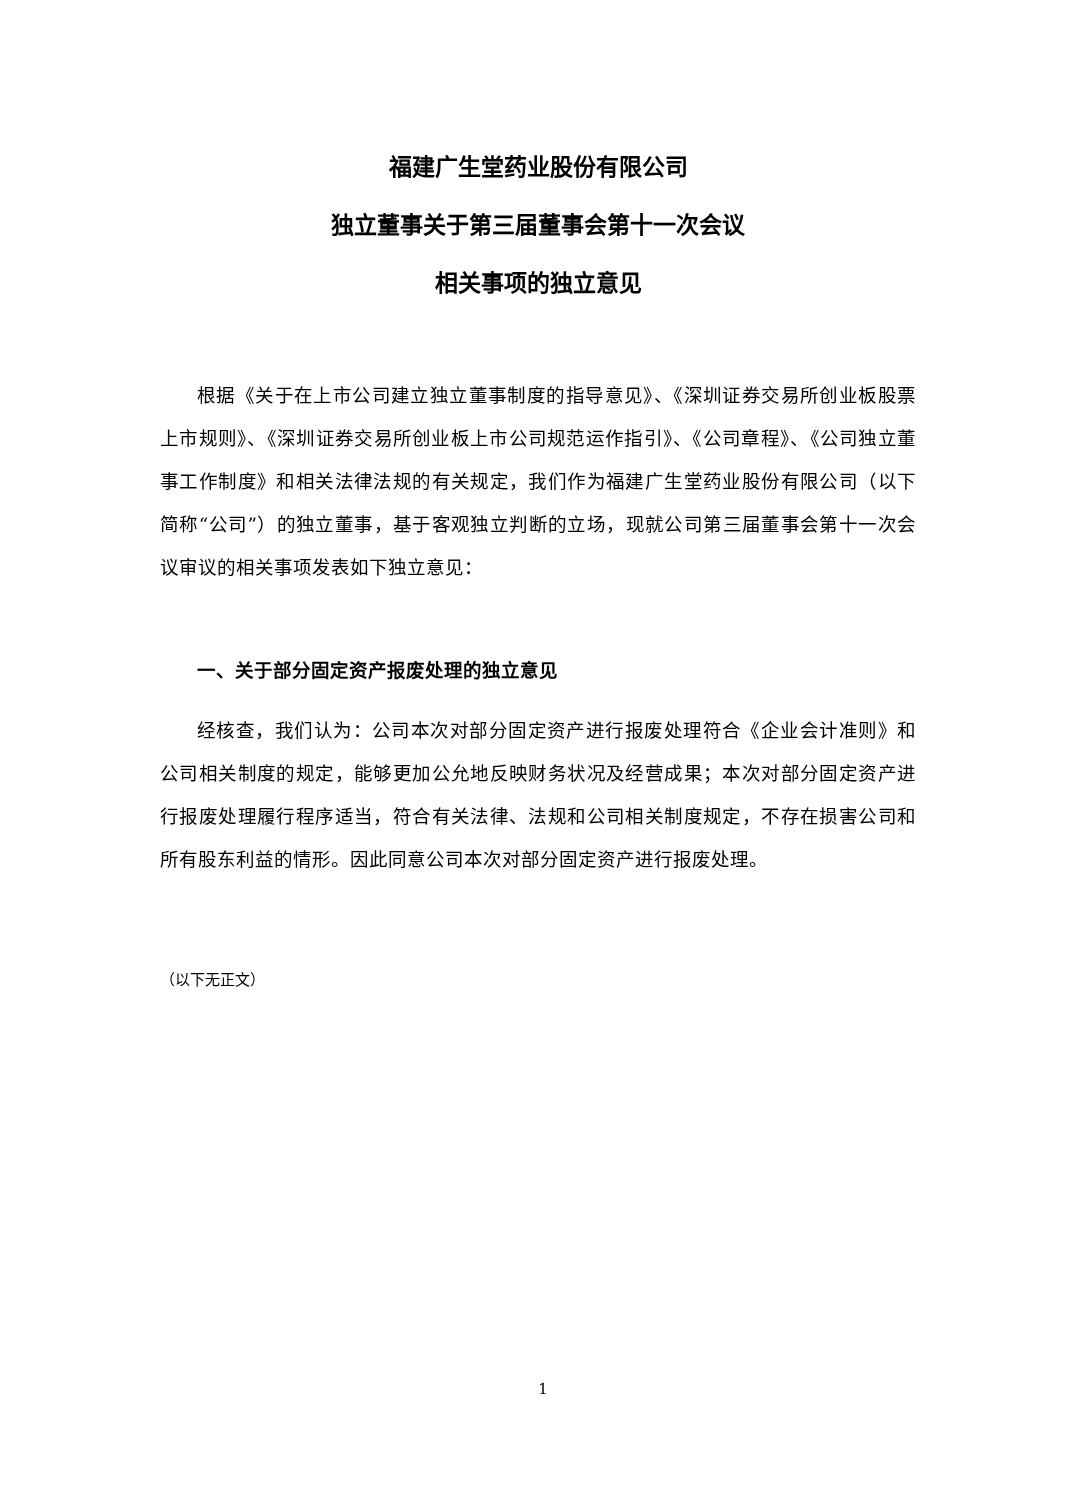福建广生堂药业股份有限公司
独立董事关于第三届董事会第十一次会议
相关事项的独立意见
根据《关于在上市公司建立独立董事制度的指导意见》、《深圳证券交易所创业板股票上市规则》、《深圳证券交易所创业板上市公司规范运作指引》、《公司章程》、《公司独立董事工作制度》和相关法律法规的有关规定，我们作为福建广生堂药业股份有限公司（以下简称“公司”）的独立董事，基于客观独立判断的立场，现就公司第三届董事会第十一次会议审议的相关事项发表如下独立意见：
一、关于部分固定资产报废处理的独立意见
经核查，我们认为：公司本次对部分固定资产进行报废处理符合《企业会计准则》和公司相关制度的规定，能够更加公允地反映财务状况及经营成果；本次对部分固定资产进行报废处理履行程序适当，符合有关法律、法规和公司相关制度规定，不存在损害公司和所有股东利益的情形。因此同意公司本次对部分固定资产进行报废处理。
（以下无正文）
1